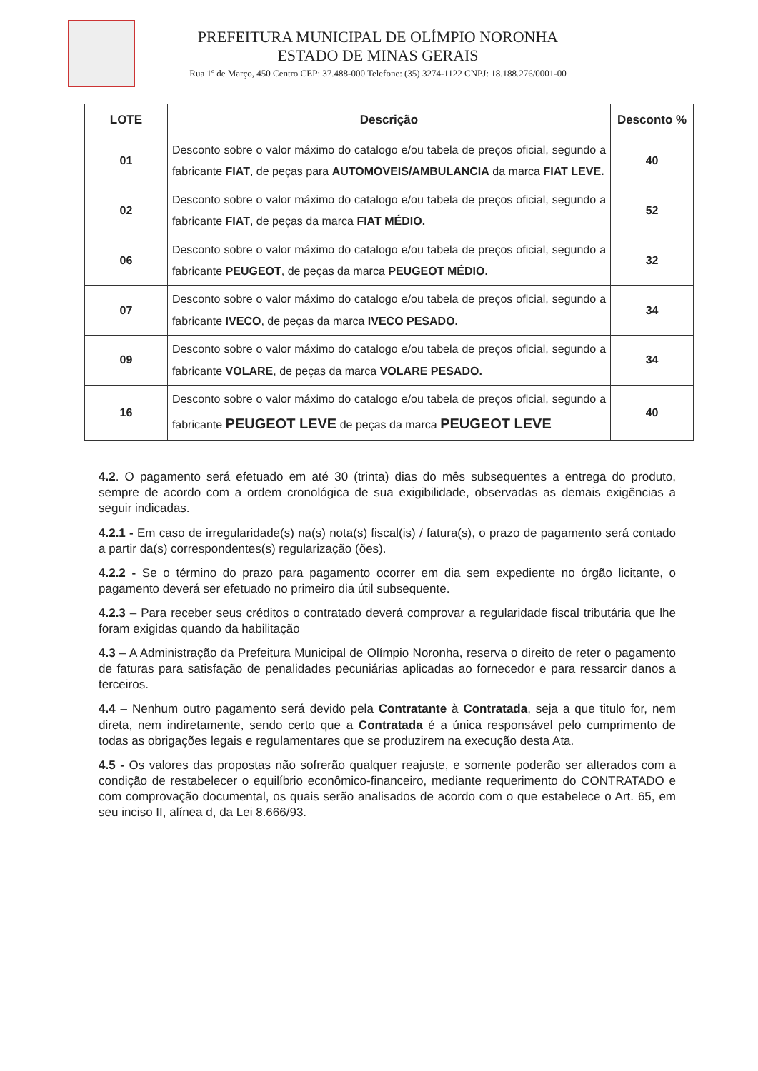PREFEITURA MUNICIPAL DE OLÍMPIO NORONHA
ESTADO DE MINAS GERAIS
Rua 1º de Março, 450 Centro CEP: 37.488-000 Telefone: (35) 3274-1122 CNPJ: 18.188.276/0001-00
| LOTE | Descrição | Desconto % |
| --- | --- | --- |
| 01 | Desconto sobre o valor máximo do catalogo e/ou tabela de preços oficial, segundo a fabricante FIAT , de peças para AUTOMOVEIS/AMBULANCIA da marca FIAT LEVE. | 40 |
| 02 | Desconto sobre o valor máximo do catalogo e/ou tabela de preços oficial, segundo a fabricante FIAT , de peças da marca FIAT MÉDIO. | 52 |
| 06 | Desconto sobre o valor máximo do catalogo e/ou tabela de preços oficial, segundo a fabricante PEUGEOT , de peças da marca PEUGEOT MÉDIO. | 32 |
| 07 | Desconto sobre o valor máximo do catalogo e/ou tabela de preços oficial, segundo a fabricante IVECO , de peças da marca IVECO PESADO. | 34 |
| 09 | Desconto sobre o valor máximo do catalogo e/ou tabela de preços oficial, segundo a fabricante VOLARE , de peças da marca VOLARE PESADO. | 34 |
| 16 | Desconto sobre o valor máximo do catalogo e/ou tabela de preços oficial, segundo a fabricante PEUGEOT LEVE de peças da marca PEUGEOT LEVE | 40 |
4.2. O pagamento será efetuado em até 30 (trinta) dias do mês subsequentes a entrega do produto, sempre de acordo com a ordem cronológica de sua exigibilidade, observadas as demais exigências a seguir indicadas.
4.2.1 - Em caso de irregularidade(s) na(s) nota(s) fiscal(is) / fatura(s), o prazo de pagamento será contado a partir da(s) correspondentes(s) regularização (ões).
4.2.2 - Se o término do prazo para pagamento ocorrer em dia sem expediente no órgão licitante, o pagamento deverá ser efetuado no primeiro dia útil subsequente.
4.2.3 – Para receber seus créditos o contratado deverá comprovar a regularidade fiscal tributária que lhe foram exigidas quando da habilitação
4.3 – A Administração da Prefeitura Municipal de Olímpio Noronha, reserva o direito de reter o pagamento de faturas para satisfação de penalidades pecuniárias aplicadas ao fornecedor e para ressarcir danos a terceiros.
4.4 – Nenhum outro pagamento será devido pela Contratante à Contratada, seja a que titulo for, nem direta, nem indiretamente, sendo certo que a Contratada é a única responsável pelo cumprimento de todas as obrigações legais e regulamentares que se produzirem na execução desta Ata.
4.5 - Os valores das propostas não sofrerão qualquer reajuste, e somente poderão ser alterados com a condição de restabelecer o equilíbrio econômico-financeiro, mediante requerimento do CONTRATADO e com comprovação documental, os quais serão analisados de acordo com o que estabelece o Art. 65, em seu inciso II, alínea d, da Lei 8.666/93.